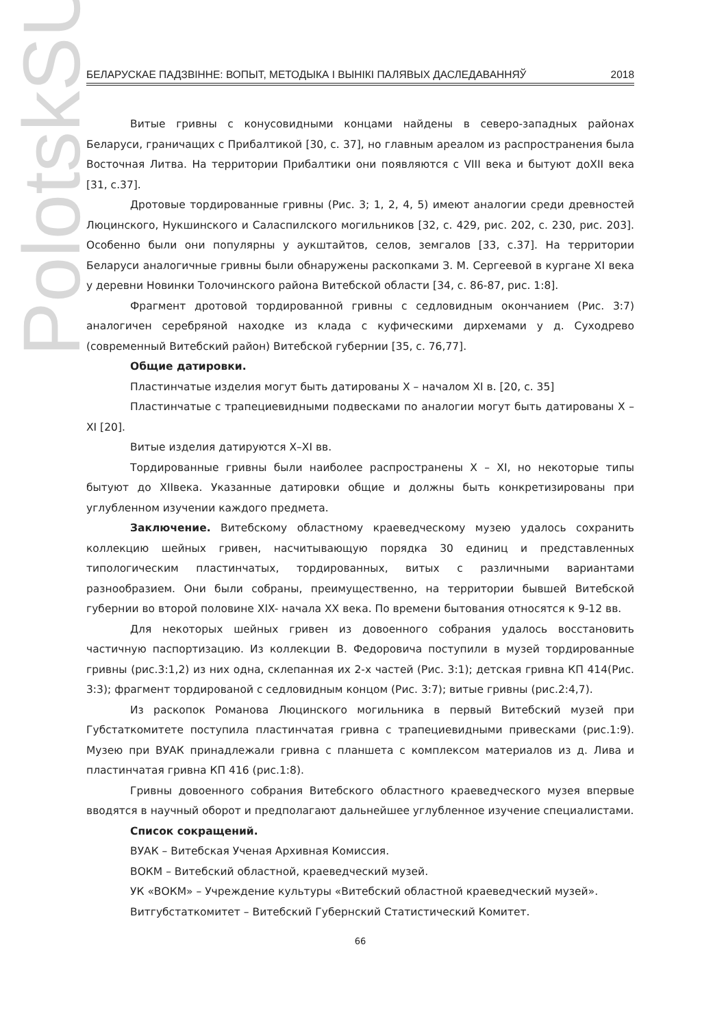PolotskSU
БЕЛАРУСКАЕ ПАДЗВІННЕ: ВОПЫТ, МЕТОДЫКА І ВЫНІКІ ПАЛЯВЫХ ДАСЛЕДАВАННЯЎ 2018
Витые гривны с конусовидными концами найдены в северо-западных районах Беларуси, граничащих с Прибалтикой [30, с. 37], но главным ареалом из распространения была Восточная Литва. На территории Прибалтики они появляются с VIII века и бытуют доXII века [31, с.37].
Дротовые тордированные гривны (Рис. 3; 1, 2, 4, 5) имеют аналогии среди древностей Люцинского, Нукшинского и Саласпилского могильников [32, с. 429, рис. 202, с. 230, рис. 203]. Особенно были они популярны у аукштайтов, селов, земгалов [33, с.37]. На территории Беларуси аналогичные гривны были обнаружены раскопками З. М. Сергеевой в кургане XI века у деревни Новинки Толочинского района Витебской области [34, с. 86-87, рис. 1:8].
Фрагмент дротовой тордированной гривны с седловидным окончанием (Рис. 3:7) аналогичен серебряной находке из клада с куфическими дирхемами у д. Суходрево (современный Витебский район) Витебской губернии [35, с. 76,77].
Общие датировки.
Пластинчатые изделия могут быть датированы X – началом XI в. [20, с. 35]
Пластинчатые с трапециевидными подвесками по аналогии могут быть датированы X – XI [20].
Витые изделия датируются X–XI вв.
Тордированные гривны были наиболее распространены X – XI, но некоторые типы бытуют до XIIвека. Указанные датировки общие и должны быть конкретизированы при углубленном изучении каждого предмета.
Заключение. Витебскому областному краеведческому музею удалось сохранить коллекцию шейных гривен, насчитывающую порядка 30 единиц и представленных типологическим пластинчатых, тордированных, витых с различными вариантами разнообразием. Они были собраны, преимущественно, на территории бывшей Витебской губернии во второй половине XIX- начала XX века. По времени бытования относятся к 9-12 вв.
Для некоторых шейных гривен из довоенного собрания удалось восстановить частичную паспортизацию. Из коллекции В. Федоровича поступили в музей тордированные гривны (рис.3:1,2) из них одна, склепанная их 2-х частей (Рис. 3:1); детская гривна КП 414(Рис. 3:3); фрагмент тордированой с седловидным концом (Рис. 3:7); витые гривны (рис.2:4,7).
Из раскопок Романова Люцинского могильника в первый Витебский музей при Губстаткомитете поступила пластинчатая гривна с трапециевидными привесками (рис.1:9). Музею при ВУАК принадлежали гривна с планшета с комплексом материалов из д. Лива и пластинчатая гривна КП 416 (рис.1:8).
Гривны довоенного собрания Витебского областного краеведческого музея впервые вводятся в научный оборот и предполагают дальнейшее углубленное изучение специалистами.
Список сокращений.
ВУАК – Витебская Ученая Архивная Комиссия.
ВОКМ – Витебский областной, краеведческий музей.
УК «ВОКМ» – Учреждение культуры «Витебский областной краеведческий музей».
Витгубстаткомитет – Витебский Губернский Статистический Комитет.
66